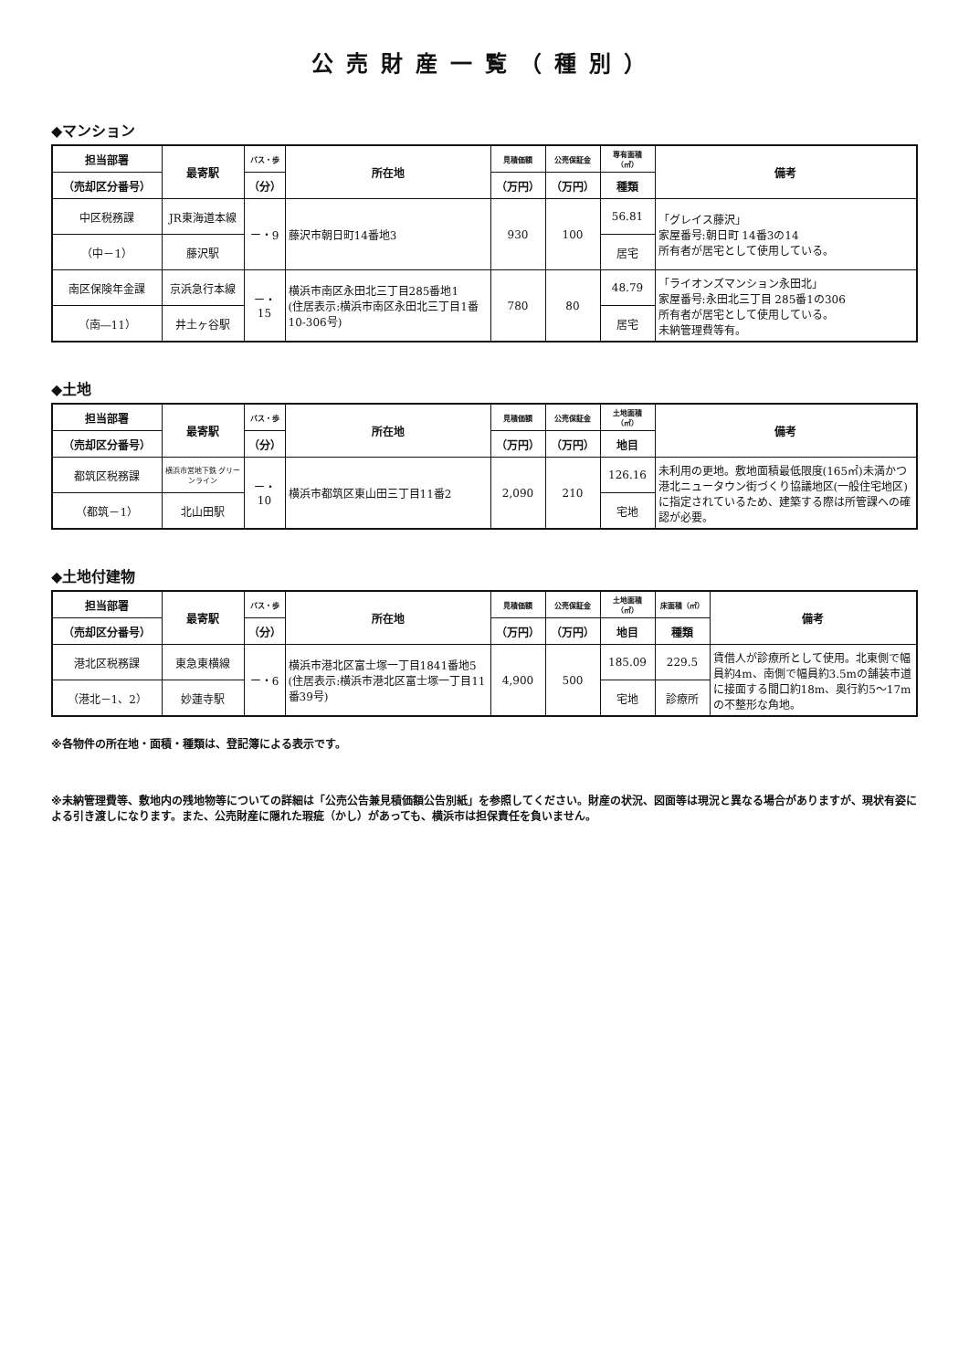公売財産一覧（種別）
◆マンション
| 担当部署 | 最寄駅 | バス・歩 | 所在地 | 見積価額 | 公売保証金 | 専有面積（㎡） | 備考 |
| --- | --- | --- | --- | --- | --- | --- | --- |
| （売却区分番号） | | （分） | | （万円） | （万円） | 種類 | |
| 中区税務課 | JR東海道本線 | ー・9 | 藤沢市朝日町14番地3 | 930 | 100 | 56.81 | 「グレイス藤沢」 家屋番号:朝日町 14番3の14 所有者が居宅として使用している。 |
| （中－1） | 藤沢駅 | | | | | 居宅 | |
| 南区保険年金課 | 京浜急行本線 | ー・15 | 横浜市南区永田北三丁目285番地1 (住居表示:横浜市南区永田北三丁目1番10-306号) | 780 | 80 | 48.79 | 「ライオンズマンション永田北」 家屋番号:永田北三丁目 285番1の306 所有者が居宅として使用している。 未納管理費等有。 |
| （南―11） | 井土ヶ谷駅 | | | | | 居宅 | |
◆土地
| 担当部署 | 最寄駅 | バス・歩 | 所在地 | 見積価額 | 公売保証金 | 土地面積（㎡） | 備考 |
| --- | --- | --- | --- | --- | --- | --- | --- |
| （売却区分番号） | | （分） | | （万円） | （万円） | 地目 | |
| 都筑区税務課 | 横浜市営地下鉄 グリーンライン | ー・10 | 横浜市都筑区東山田三丁目11番2 | 2,090 | 210 | 126.16 | 未利用の更地。敷地面積最低限度(165㎡)未満かつ港北ニュータウン街づくり協議地区(一般住宅地区)に指定されているため、建築する際は所管課への確認が必要。 |
| （都筑－1） | 北山田駅 | | | | | 宅地 | |
◆土地付建物
| 担当部署 | 最寄駅 | バス・歩 | 所在地 | 見積価額 | 公売保証金 | 土地面積（㎡） | 床面積（㎡） | 備考 |
| --- | --- | --- | --- | --- | --- | --- | --- | --- |
| （売却区分番号） | | （分） | | （万円） | （万円） | 地目 | 種類 | |
| 港北区税務課 | 東急東横線 | ー・6 | 横浜市港北区富士塚一丁目1841番地5 (住居表示:横浜市港北区富士塚一丁目11番39号) | 4,900 | 500 | 185.09 | 229.5 | 賃借人が診療所として使用。北東側で幅員約4m、南側で幅員約3.5mの舗装市道に接面する間口約18m、奥行約5～17mの不整形な角地。 |
| （港北－1、2） | 妙蓮寺駅 | | | | | 宅地 | 診療所 | |
※各物件の所在地・面積・種類は、登記簿による表示です。
※未納管理費等、敷地内の残地物等についての詳細は「公売公告兼見積価額公告別紙」を参照してください。財産の状況、図面等は現況と異なる場合がありますが、現状有姿による引き渡しになります。また、公売財産に隠れた瑕疵（かし）があっても、横浜市は担保責任を負いません。